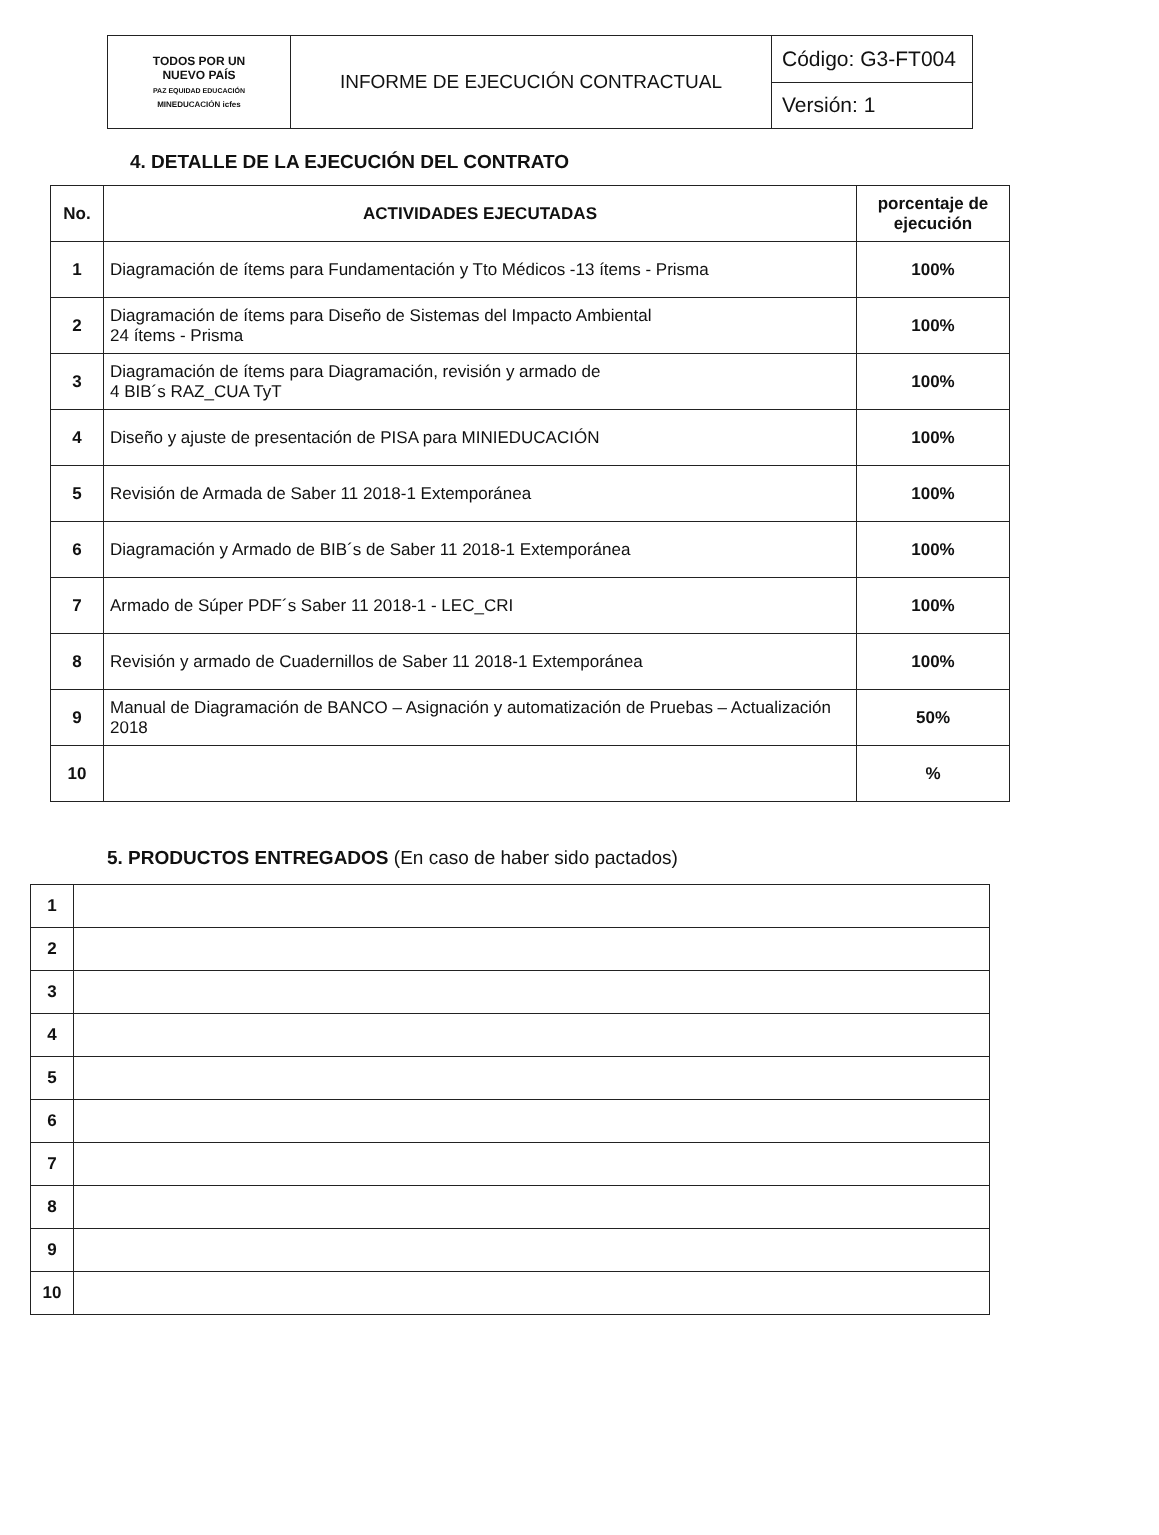| TODOS POR UN NUEVO PAÍS PAZ EQUIDAD EDUCACIÓN MINEDUCACIÓN icfes | INFORME DE EJECUCIÓN CONTRACTUAL | Código: G3-FT004 |
| | | Versión: 1 |
4. DETALLE DE LA EJECUCIÓN DEL CONTRATO
| No. | ACTIVIDADES EJECUTADAS | porcentaje de ejecución |
| --- | --- | --- |
| 1 | Diagramación de ítems para Fundamentación y Tto Médicos -13 ítems - Prisma | 100% |
| 2 | Diagramación de ítems para Diseño de Sistemas del Impacto Ambiental 24 ítems - Prisma | 100% |
| 3 | Diagramación de ítems para Diagramación, revisión y armado de 4 BIB´s RAZ_CUA TyT | 100% |
| 4 | Diseño y ajuste de presentación de PISA para MINIEDUCACIÓN | 100% |
| 5 | Revisión de Armada de Saber 11 2018-1 Extemporánea | 100% |
| 6 | Diagramación y Armado de BIB´s de Saber 11 2018-1 Extemporánea | 100% |
| 7 | Armado de Súper PDF´s Saber 11 2018-1 - LEC_CRI | 100% |
| 8 | Revisión y armado de Cuadernillos de Saber 11 2018-1 Extemporánea | 100% |
| 9 | Manual de Diagramación de BANCO – Asignación y automatización de Pruebas – Actualización 2018 | 50% |
| 10 | | % |
5. PRODUCTOS ENTREGADOS (En caso de haber sido pactados)
| 1 | |
| 2 | |
| 3 | |
| 4 | |
| 5 | |
| 6 | |
| 7 | |
| 8 | |
| 9 | |
| 10 | |